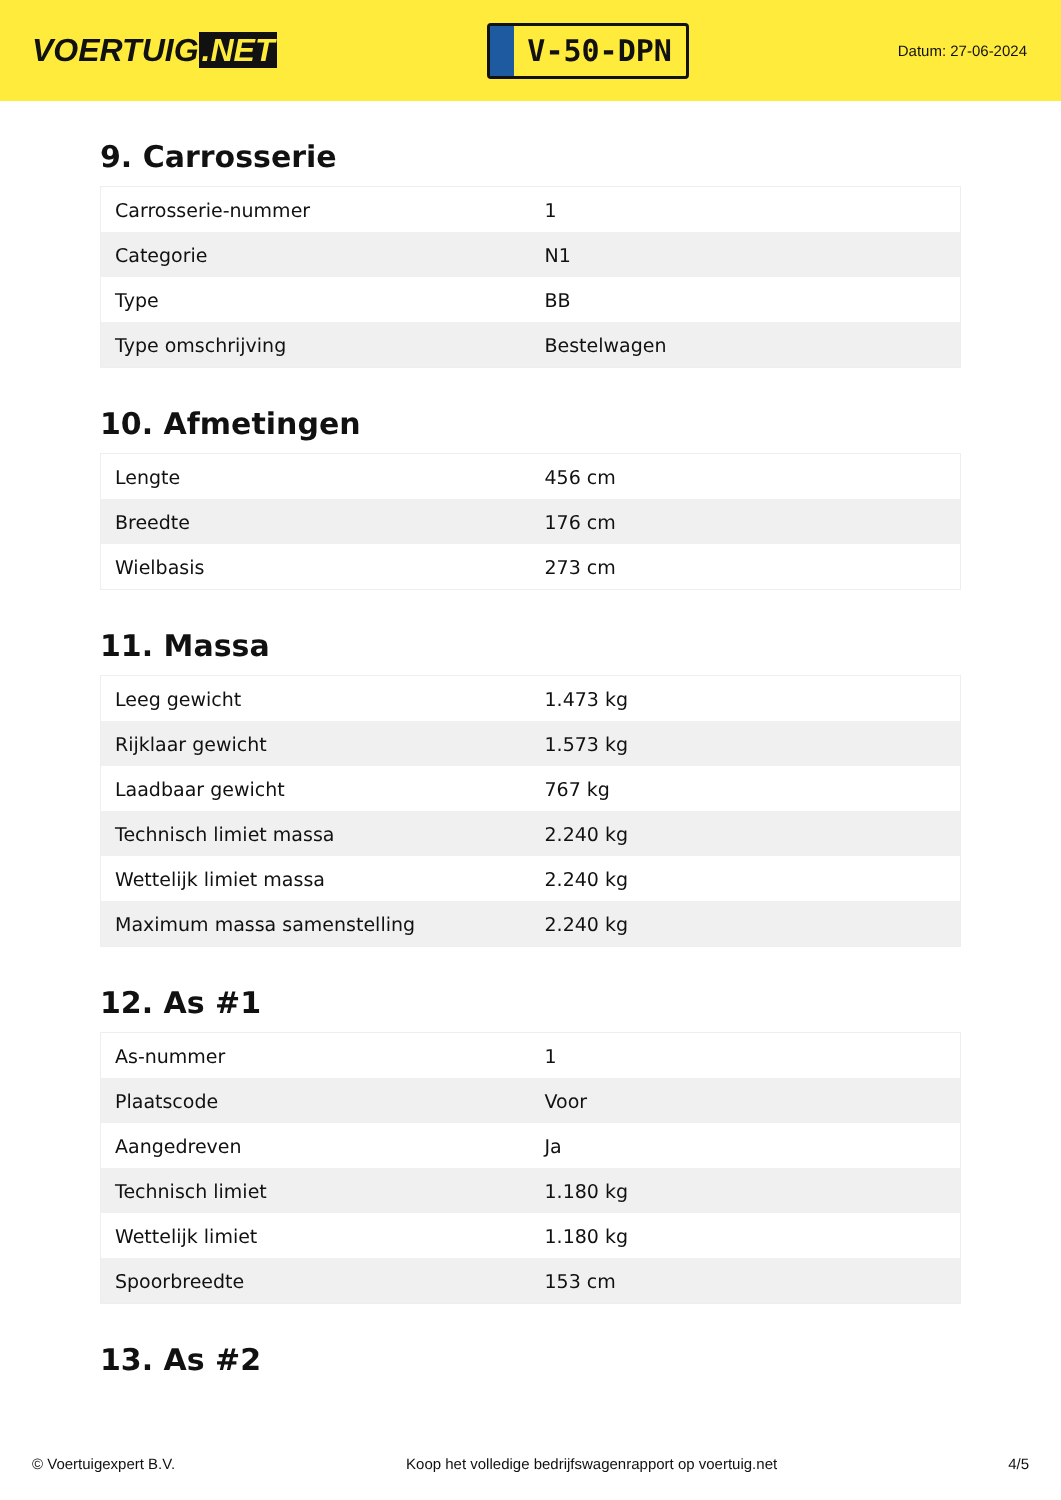VOERTUIG.NET
V-50-DPN
Datum: 27-06-2024
9. Carrosserie
| Carrosserie-nummer | 1 |
| Categorie | N1 |
| Type | BB |
| Type omschrijving | Bestelwagen |
10. Afmetingen
| Lengte | 456 cm |
| Breedte | 176 cm |
| Wielbasis | 273 cm |
11. Massa
| Leeg gewicht | 1.473 kg |
| Rijklaar gewicht | 1.573 kg |
| Laadbaar gewicht | 767 kg |
| Technisch limiet massa | 2.240 kg |
| Wettelijk limiet massa | 2.240 kg |
| Maximum massa samenstelling | 2.240 kg |
12. As #1
| As-nummer | 1 |
| Plaatscode | Voor |
| Aangedreven | Ja |
| Technisch limiet | 1.180 kg |
| Wettelijk limiet | 1.180 kg |
| Spoorbreedte | 153 cm |
13. As #2
© Voertuigexpert B.V. Koop het volledige bedrijfswagenrapport op voertuig.net 4/5